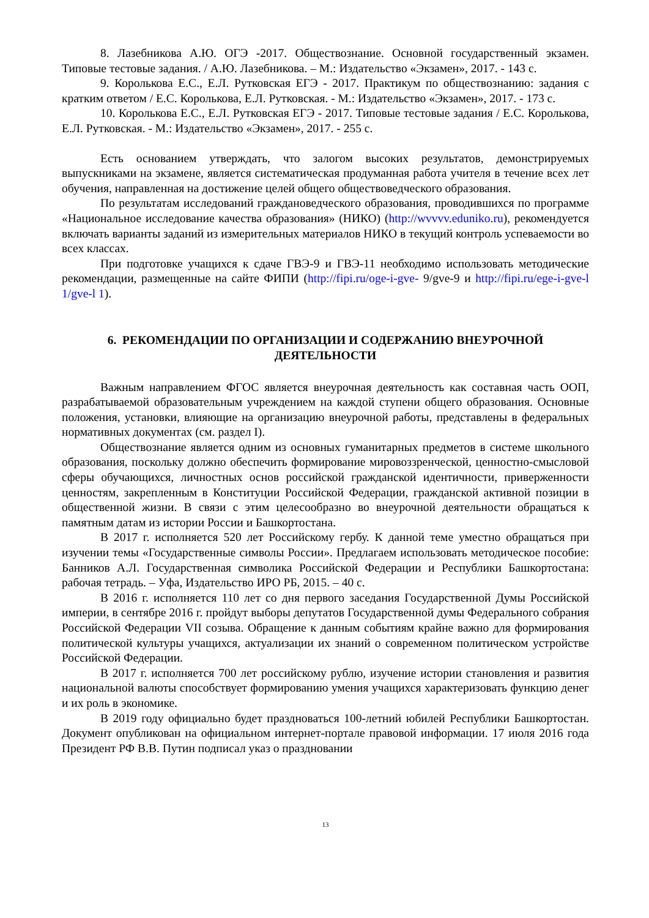8. Лазебникова А.Ю. ОГЭ -2017. Обществознание. Основной государственный экзамен. Типовые тестовые задания. / А.Ю. Лазебникова. – М.: Издательство «Экзамен», 2017. - 143 с.
9. Королькова Е.С., Е.Л. Рутковская ЕГЭ - 2017. Практикум по обществознанию: задания с кратким ответом / Е.С. Королькова, Е.Л. Рутковская. - М.: Издательство «Экзамен», 2017. - 173 с.
10. Королькова Е.С., Е.Л. Рутковская ЕГЭ - 2017. Типовые тестовые задания / Е.С. Королькова, Е.Л. Рутковская. - М.: Издательство «Экзамен», 2017. - 255 с.
Есть основанием утверждать, что залогом высоких результатов, демонстрируемых выпускниками на экзамене, является систематическая продуманная работа учителя в течение всех лет обучения, направленная на достижение целей общего обществоведческого образования.
По результатам исследований граждановедческого образования, проводившихся по программе «Национальное исследование качества образования» (НИКО) (http://wvvvv.eduniko.ru), рекомендуется включать варианты заданий из измерительных материалов НИКО в текущий контроль успеваемости во всех классах.
При подготовке учащихся к сдаче ГВЭ-9 и ГВЭ-11 необходимо использовать методические рекомендации, размещенные на сайте ФИПИ (http://fipi.ru/oge-i-gve- 9/gve-9 и http://fipi.ru/ege-i-gve-l 1/gve-l 1).
6. РЕКОМЕНДАЦИИ ПО ОРГАНИЗАЦИИ И СОДЕРЖАНИЮ ВНЕУРОЧНОЙ ДЕЯТЕЛЬНОСТИ
Важным направлением ФГОС является внеурочная деятельность как составная часть ООП, разрабатываемой образовательным учреждением на каждой ступени общего образования. Основные положения, установки, влияющие на организацию внеурочной работы, представлены в федеральных нормативных документах (см. раздел I).
Обществознание является одним из основных гуманитарных предметов в системе школьного образования, поскольку должно обеспечить формирование мировоззренческой, ценностно-смысловой сферы обучающихся, личностных основ российской гражданской идентичности, приверженности ценностям, закрепленным в Конституции Российской Федерации, гражданской активной позиции в общественной жизни. В связи с этим целесообразно во внеурочной деятельности обращаться к памятным датам из истории России и Башкортостана.
В 2017 г. исполняется 520 лет Российскому гербу. К данной теме уместно обращаться при изучении темы «Государственные символы России». Предлагаем использовать методическое пособие: Банников А.Л. Государственная символика Российской Федерации и Республики Башкортостана: рабочая тетрадь. – Уфа, Издательство ИРО РБ, 2015. – 40 с.
В 2016 г. исполняется 110 лет со дня первого заседания Государственной Думы Российской империи, в сентябре 2016 г. пройдут выборы депутатов Государственной думы Федерального собрания Российской Федерации VII созыва. Обращение к данным событиям крайне важно для формирования политической культуры учащихся, актуализации их знаний о современном политическом устройстве Российской Федерации.
В 2017 г. исполняется 700 лет российскому рублю, изучение истории становления и развития национальной валюты способствует формированию умения учащихся характеризовать функцию денег и их роль в экономике.
В 2019 году официально будет праздноваться 100-летний юбилей Республики Башкортостан. Документ опубликован на официальном интернет-портале правовой информации. 17 июля 2016 года Президент РФ В.В. Путин подписал указ о праздновании
13